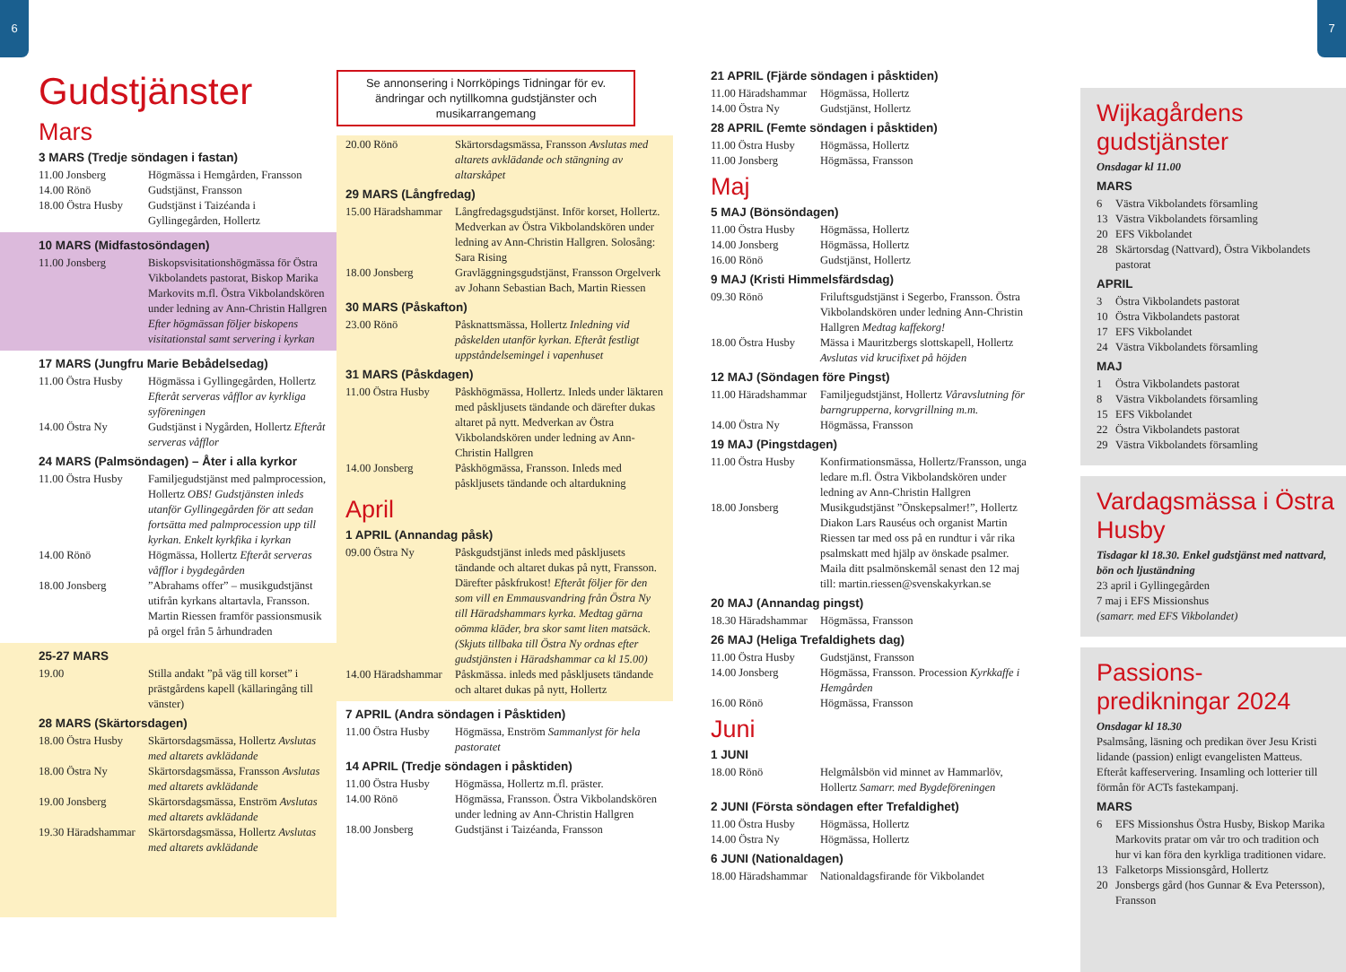6 7
Gudstjänster
Mars
3 MARS (Tredje söndagen i fastan)
11.00 Jonsberg Högmässa i Hemgården, Fransson
14.00 Rönö Gudstjänst, Fransson
18.00 Östra Husby Gudstjänst i Taizéanda i Gyllingegården, Hollertz
10 MARS (Midfastosöndagen)
11.00 Jonsberg Biskopsvisitationshögmässa för Östra Vikbolandets pastorat, Biskop Marika Markovits m.fl. Östra Vikbolandskören under ledning av Ann-Christin Hallgren Efter högmässan följer biskopens visitationstal samt servering i kyrkan
17 MARS (Jungfru Marie Bebådelsedag)
11.00 Östra Husby Högmässa i Gyllingegården, Hollertz Efteråt serveras våfflor av kyrkliga syföreningen
14.00 Östra Ny Gudstjänst i Nygården, Hollertz Efteråt serveras våfflor
24 MARS (Palmsöndagen) – Åter i alla kyrkor
11.00 Östra Husby Familjegudstjänst med palmprocession, Hollertz OBS! Gudstjänsten inleds utanför Gyllingegården för att sedan fortsätta med palmprocession upp till kyrkan. Enkelt kyrkfika i kyrkan
14.00 Rönö Högmässa, Hollertz Efteråt serveras våfflor i bygdegården
18.00 Jonsberg”Abrahams offer” – musikgudstjänst utifrån kyrkans altartavla, Fransson. Martin Riessen framför passionsmusik på orgel från 5 århundraden
25-27 MARS
19.00 Stilla andakt ”på väg till korset” i prästgårdens kapell (källaringång till vänster)
28 MARS (Skärtorsdagen)
18.00 Östra Husby Skärtorsdagsmässa, Hollertz Avslutas med altarets avklädande
18.00 Östra Ny Skärtorsdagsmässa, Fransson Avslutas med altarets avklädande
19.00 Jonsberg Skärtorsdagsmässa, Enström Avslutas med altarets avklädande
19.30 Häradshammar Skärtorsdagsmässa, Hollertz Avslutas med altarets avklädande
Se annonsering i Norrköpings Tidningar för ev. ändringar och nytillkomna gudstjänster och musikarrangemang
20.00 Rönö Skärtorsdagsmässa, Fransson Avslutas med altarets avklädande och stängning av altarskåpet
29 MARS (Långfredag)
15.00 Häradshammar Långfredagsgudstjänst. Inför korset, Hollertz. Medverkan av Östra Vikbolandskören under ledning av Ann-Christin Hallgren. Solosång: Sara Rising
18.00 Jonsberg Gravläggningsgudstjänst, Fransson Orgelverk av Johann Sebastian Bach, Martin Riessen
30 MARS (Påskafton)
23.00 Rönö Påsknattsmässa, Hollertz Inledning vid påskelden utanför kyrkan. Efteråt festligt uppståndelsemingel i vapenhuset
31 MARS (Påskdagen)
11.00 Östra Husby Påskhögmässa, Hollertz. Inleds under läktaren med påskljusets tändande och därefter dukas altaret på nytt. Medverkan av Östra Vikbolandskören under ledning av Ann-Christin Hallgren
14.00 Jonsberg Påskhögmässa, Fransson. Inleds med påskljusets tändande och altardukning
April
1 APRIL (Annandag påsk)
09.00 Östra Ny Påskgudstjänst inleds med påskljusets tändande och altaret dukas på nytt, Fransson. Därefter påskfrukost! Efteråt följer för den som vill en Emmausvandring från Östra Ny till Häradshammars kyrka. Medtag gärna oömma kläder, bra skor samt liten matsäck. (Skjuts tillbaka till Östra Ny ordnas efter gudstjänsten i Häradshammar ca kl 15.00)
14.00 Häradshammar Påskmässa. inleds med påskljusets tändande och altaret dukas på nytt, Hollertz
7 APRIL (Andra söndagen i Påsktiden)
11.00 Östra Husby Högmässa, Enström Sammanlyst för hela pastoratet
14 APRIL (Tredje söndagen i påsktiden)
11.00 Östra Husby Högmässa, Hollertz m.fl. präster.
14.00 Rönö Högmässa, Fransson. Östra Vikbolandskören under ledning av Ann-Christin Hallgren
18.00 Jonsberg Gudstjänst i Taizéanda, Fransson
21 APRIL (Fjärde söndagen i påsktiden)
11.00 Häradshammar Högmässa, Hollertz
14.00 Östra Ny Gudstjänst, Hollertz
28 APRIL (Femte söndagen i påsktiden)
11.00 Östra Husby Högmässa, Hollertz
11.00 Jonsberg Högmässa, Fransson
Maj
5 MAJ (Bönsöndagen)
11.00 Östra Husby Högmässa, Hollertz
14.00 Jonsberg Högmässa, Hollertz
16.00 Rönö Gudstjänst, Hollertz
9 MAJ (Kristi Himmelsfärdsdag)
09.30 Rönö Friluftsgudstjänst i Segerbo, Fransson. Östra Vikbolandskören under ledning Ann-Christin Hallgren Medtag kaffekorg!
18.00 Östra Husby Mässa i Mauritzbergs slottskapell, Hollertz Avslutas vid krucifixet på höjden
12 MAJ (Söndagen före Pingst)
11.00 Häradshammar Familjegudstjänst, Hollertz Våravslutning för barngrupperna, korvgrillning m.m.
14.00 Östra Ny Högmässa, Fransson
19 MAJ (Pingstdagen)
11.00 Östra Husby Konfirmationsmässa, Hollertz/Fransson, unga ledare m.fl. Östra Vikbolandskören under ledning av Ann-Christin Hallgren
18.00 Jonsberg Musikgudstjänst ”Önskepsalmer!”, Hollertz Diakon Lars Rauséus och organist Martin Riessen tar med oss på en rundtur i vår rika psalmskatt med hjälp av önskade psalmer. Maila ditt psalmönskemål senast den 12 maj till: martin.riessen@svenskakyrkan.se
20 MAJ (Annandag pingst)
18.30 Häradshammar Högmässa, Fransson
26 MAJ (Heliga Trefaldighets dag)
11.00 Östra Husby Gudstjänst, Fransson
14.00 Jonsberg Högmässa, Fransson. Procession Kyrkkaffe i Hemgården
16.00 Rönö Högmässa, Fransson
Juni
1 JUNI
18.00 Rönö Helgmålsbön vid minnet av Hammarlöv, Hollertz Samarr. med Bygdeföreningen
2 JUNI (Första söndagen efter Trefaldighet)
11.00 Östra Husby Högmässa, Hollertz
14.00 Östra Ny Högmässa, Hollertz
6 JUNI (Nationaldagen)
18.00 Häradshammar Nationaldagsfirande för Vikbolandet
Wijkagårdens gudstjänster
Onsdagar kl 11.00
MARS
6 Västra Vikbolandets församling
13 Västra Vikbolandets församling
20 EFS Vikbolandet
28 Skärtorsdag (Nattvard), Östra Vikbolandets pastorat
APRIL
3 Östra Vikbolandets pastorat
10 Östra Vikbolandets pastorat
17 EFS Vikbolandet
24 Västra Vikbolandets församling
MAJ
1 Östra Vikbolandets pastorat
8 Västra Vikbolandets församling
15 EFS Vikbolandet
22 Östra Vikbolandets pastorat
29 Västra Vikbolandets församling
Vardagsmässa i Östra Husby
Tisdagar kl 18.30. Enkel gudstjänst med nattvard, bön och ljuständning
23 april i Gyllingegården
7 maj i EFS Missionshus
(samarr. med EFS Vikbolandet)
Passions-predikningar 2024
Onsdagar kl 18.30
Psalmsång, läsning och predikan över Jesu Kristi lidande (passion) enligt evangelisten Matteus. Efteråt kaffeservering. Insamling och lotterier till förmån för ACTs fastekampanj.
MARS
6 EFS Missionshus Östra Husby, Biskop Marika Markovits pratar om vår tro och tradition och hur vi kan föra den kyrkliga traditionen vidare.
13 Falketorps Missionsgård, Hollertz
20 Jonsbergs gård (hos Gunnar & Eva Petersson), Fransson